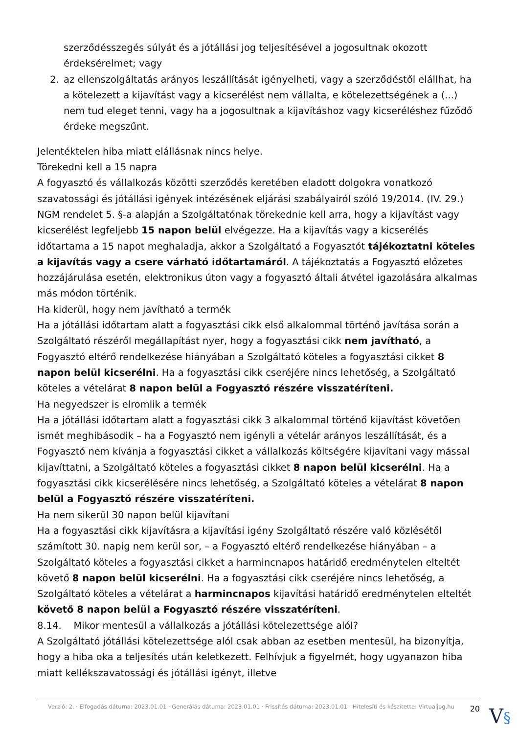szerződésszegés súlyát és a jótállási jog teljesítésével a jogosultnak okozott érdeksérelmet; vagy
2. az ellenszolgáltatás arányos leszállítását igényelheti, vagy a szerződéstől elállhat, ha a kötelezett a kijavítást vagy a kicserélést nem vállalta, e kötelezettségének a (...) nem tud eleget tenni, vagy ha a jogosultnak a kijavításhoz vagy kicseréléshez fűződő érdeke megszűnt.
Jelentéktelen hiba miatt elállásnak nincs helye.
Törekedni kell a 15 napra
A fogyasztó és vállalkozás közötti szerződés keretében eladott dolgokra vonatkozó szavatossági és jótállási igények intézésének eljárási szabályairól szóló 19/2014. (IV. 29.) NGM rendelet 5. §-a alapján a Szolgáltatónak törekednie kell arra, hogy a kijavítást vagy kicserélést legfeljebb 15 napon belül elvégezze. Ha a kijavítás vagy a kicserélés időtartama a 15 napot meghaladja, akkor a Szolgáltató a Fogyasztót tájékoztatni köteles a kijavítás vagy a csere várható időtartamáról. A tájékoztatás a Fogyasztó előzetes hozzájárulása esetén, elektronikus úton vagy a fogyasztó általi átvétel igazolására alkalmas más módon történik.
Ha kiderül, hogy nem javítható a termék
Ha a jótállási időtartam alatt a fogyasztási cikk első alkalommal történő javítása során a Szolgáltató részéről megállapítást nyer, hogy a fogyasztási cikk nem javítható, a Fogyasztó eltérő rendelkezése hiányában a Szolgáltató köteles a fogyasztási cikket 8 napon belül kicserélni. Ha a fogyasztási cikk cseréjére nincs lehetőség, a Szolgáltató köteles a vételárat 8 napon belül a Fogyasztó részére visszatéríteni.
Ha negyedszer is elromlik a termék
Ha a jótállási időtartam alatt a fogyasztási cikk 3 alkalommal történő kijavítást követően ismét meghibásodik – ha a Fogyasztó nem igényli a vételár arányos leszállítását, és a Fogyasztó nem kívánja a fogyasztási cikket a vállalkozás költségére kijavítani vagy mással kijavíttatni, a Szolgáltató köteles a fogyasztási cikket 8 napon belül kicserélni. Ha a fogyasztási cikk kicserélésére nincs lehetőség, a Szolgáltató köteles a vételárat 8 napon belül a Fogyasztó részére visszatéríteni.
Ha nem sikerül 30 napon belül kijavítani
Ha a fogyasztási cikk kijavításra a kijavítási igény Szolgáltató részére való közlésétől számított 30. napig nem kerül sor, – a Fogyasztó eltérő rendelkezése hiányában – a Szolgáltató köteles a fogyasztási cikket a harmincnapos határidő eredménytelen elteltét követő 8 napon belül kicserélni. Ha a fogyasztási cikk cseréjére nincs lehetőség, a Szolgáltató köteles a vételárat a harmincnapos kijavítási határidő eredménytelen elteltét követő 8 napon belül a Fogyasztó részére visszatéríteni.
8.14. Mikor mentesül a vállalkozás a jótállási kötelezettsége alól?
A Szolgáltató jótállási kötelezettsége alól csak abban az esetben mentesül, ha bizonyítja, hogy a hiba oka a teljesítés után keletkezett. Felhívjuk a figyelmét, hogy ugyanazon hiba miatt kellékszavatossági és jótállási igényt, illetve
Verzió: 2. · Elfogadás dátuma: 2023.01.01 · Generálás dátuma: 2023.01.01 · Frissítés dátuma: 2023.01.01 · Hitelesíti és készítette: Virtualjog.hu
20
V§